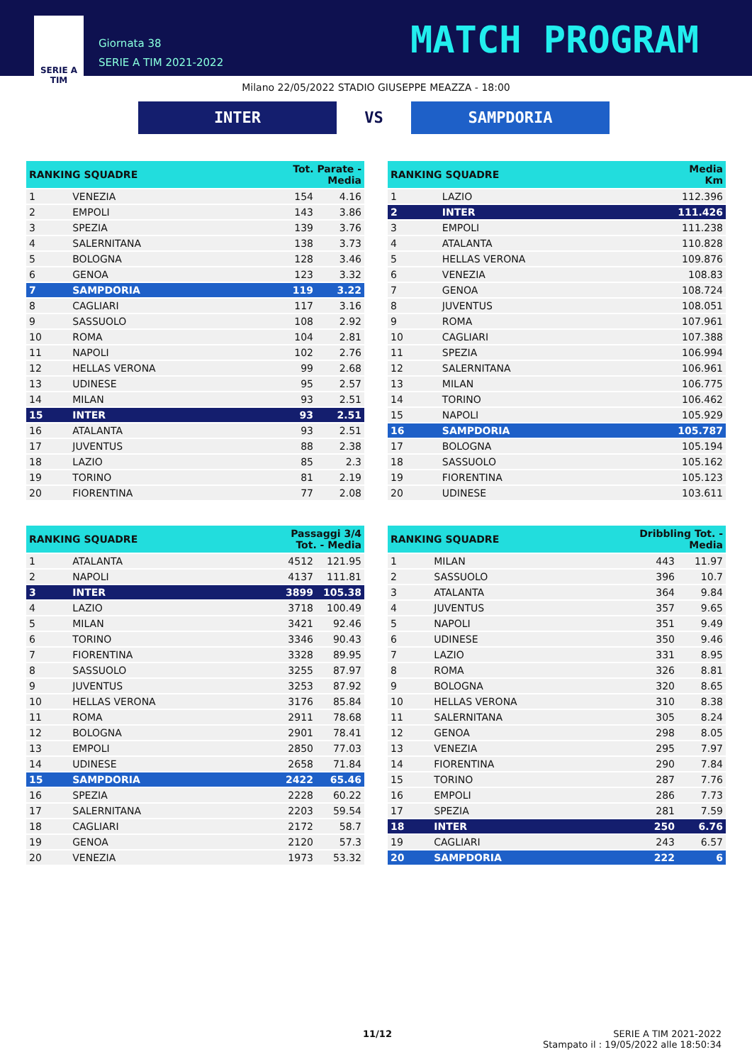SERIE A
TIM
Giornata 38
SERIE A TIM 2021-2022
MATCH PROGRAM
Milano 22/05/2022 STADIO GIUSEPPE MEAZZA - 18:00
INTER VS SAMPDORIA
| RANKING SQUADRE | | Tot. Parate - Media | |
| --- | --- | --- | --- |
| 1 | VENEZIA | 154 | 4.16 |
| 2 | EMPOLI | 143 | 3.86 |
| 3 | SPEZIA | 139 | 3.76 |
| 4 | SALERNITANA | 138 | 3.73 |
| 5 | BOLOGNA | 128 | 3.46 |
| 6 | GENOA | 123 | 3.32 |
| 7 | SAMPDORIA | 119 | 3.22 |
| 8 | CAGLIARI | 117 | 3.16 |
| 9 | SASSUOLO | 108 | 2.92 |
| 10 | ROMA | 104 | 2.81 |
| 11 | NAPOLI | 102 | 2.76 |
| 12 | HELLAS VERONA | 99 | 2.68 |
| 13 | UDINESE | 95 | 2.57 |
| 14 | MILAN | 93 | 2.51 |
| 15 | INTER | 93 | 2.51 |
| 16 | ATALANTA | 93 | 2.51 |
| 17 | JUVENTUS | 88 | 2.38 |
| 18 | LAZIO | 85 | 2.3 |
| 19 | TORINO | 81 | 2.19 |
| 20 | FIORENTINA | 77 | 2.08 |
| RANKING SQUADRE | | Passaggi 3/4 Tot. - Media | |
| --- | --- | --- | --- |
| 1 | ATALANTA | 4512 | 121.95 |
| 2 | NAPOLI | 4137 | 111.81 |
| 3 | INTER | 3899 | 105.38 |
| 4 | LAZIO | 3718 | 100.49 |
| 5 | MILAN | 3421 | 92.46 |
| 6 | TORINO | 3346 | 90.43 |
| 7 | FIORENTINA | 3328 | 89.95 |
| 8 | SASSUOLO | 3255 | 87.97 |
| 9 | JUVENTUS | 3253 | 87.92 |
| 10 | HELLAS VERONA | 3176 | 85.84 |
| 11 | ROMA | 2911 | 78.68 |
| 12 | BOLOGNA | 2901 | 78.41 |
| 13 | EMPOLI | 2850 | 77.03 |
| 14 | UDINESE | 2658 | 71.84 |
| 15 | SAMPDORIA | 2422 | 65.46 |
| 16 | SPEZIA | 2228 | 60.22 |
| 17 | SALERNITANA | 2203 | 59.54 |
| 18 | CAGLIARI | 2172 | 58.7 |
| 19 | GENOA | 2120 | 57.3 |
| 20 | VENEZIA | 1973 | 53.32 |
| RANKING SQUADRE | | Media Km |
| --- | --- | --- |
| 1 | LAZIO | 112.396 |
| 2 | INTER | 111.426 |
| 3 | EMPOLI | 111.238 |
| 4 | ATALANTA | 110.828 |
| 5 | HELLAS VERONA | 109.876 |
| 6 | VENEZIA | 108.83 |
| 7 | GENOA | 108.724 |
| 8 | JUVENTUS | 108.051 |
| 9 | ROMA | 107.961 |
| 10 | CAGLIARI | 107.388 |
| 11 | SPEZIA | 106.994 |
| 12 | SALERNITANA | 106.961 |
| 13 | MILAN | 106.775 |
| 14 | TORINO | 106.462 |
| 15 | NAPOLI | 105.929 |
| 16 | SAMPDORIA | 105.787 |
| 17 | BOLOGNA | 105.194 |
| 18 | SASSUOLO | 105.162 |
| 19 | FIORENTINA | 105.123 |
| 20 | UDINESE | 103.611 |
| RANKING SQUADRE | | Dribbling Tot. - Media | |
| --- | --- | --- | --- |
| 1 | MILAN | 443 | 11.97 |
| 2 | SASSUOLO | 396 | 10.7 |
| 3 | ATALANTA | 364 | 9.84 |
| 4 | JUVENTUS | 357 | 9.65 |
| 5 | NAPOLI | 351 | 9.49 |
| 6 | UDINESE | 350 | 9.46 |
| 7 | LAZIO | 331 | 8.95 |
| 8 | ROMA | 326 | 8.81 |
| 9 | BOLOGNA | 320 | 8.65 |
| 10 | HELLAS VERONA | 310 | 8.38 |
| 11 | SALERNITANA | 305 | 8.24 |
| 12 | GENOA | 298 | 8.05 |
| 13 | VENEZIA | 295 | 7.97 |
| 14 | FIORENTINA | 290 | 7.84 |
| 15 | TORINO | 287 | 7.76 |
| 16 | EMPOLI | 286 | 7.73 |
| 17 | SPEZIA | 281 | 7.59 |
| 18 | INTER | 250 | 6.76 |
| 19 | CAGLIARI | 243 | 6.57 |
| 20 | SAMPDORIA | 222 | 6 |
11/12
SERIE A TIM 2021-2022
Stampato il : 19/05/2022 alle 18:50:34